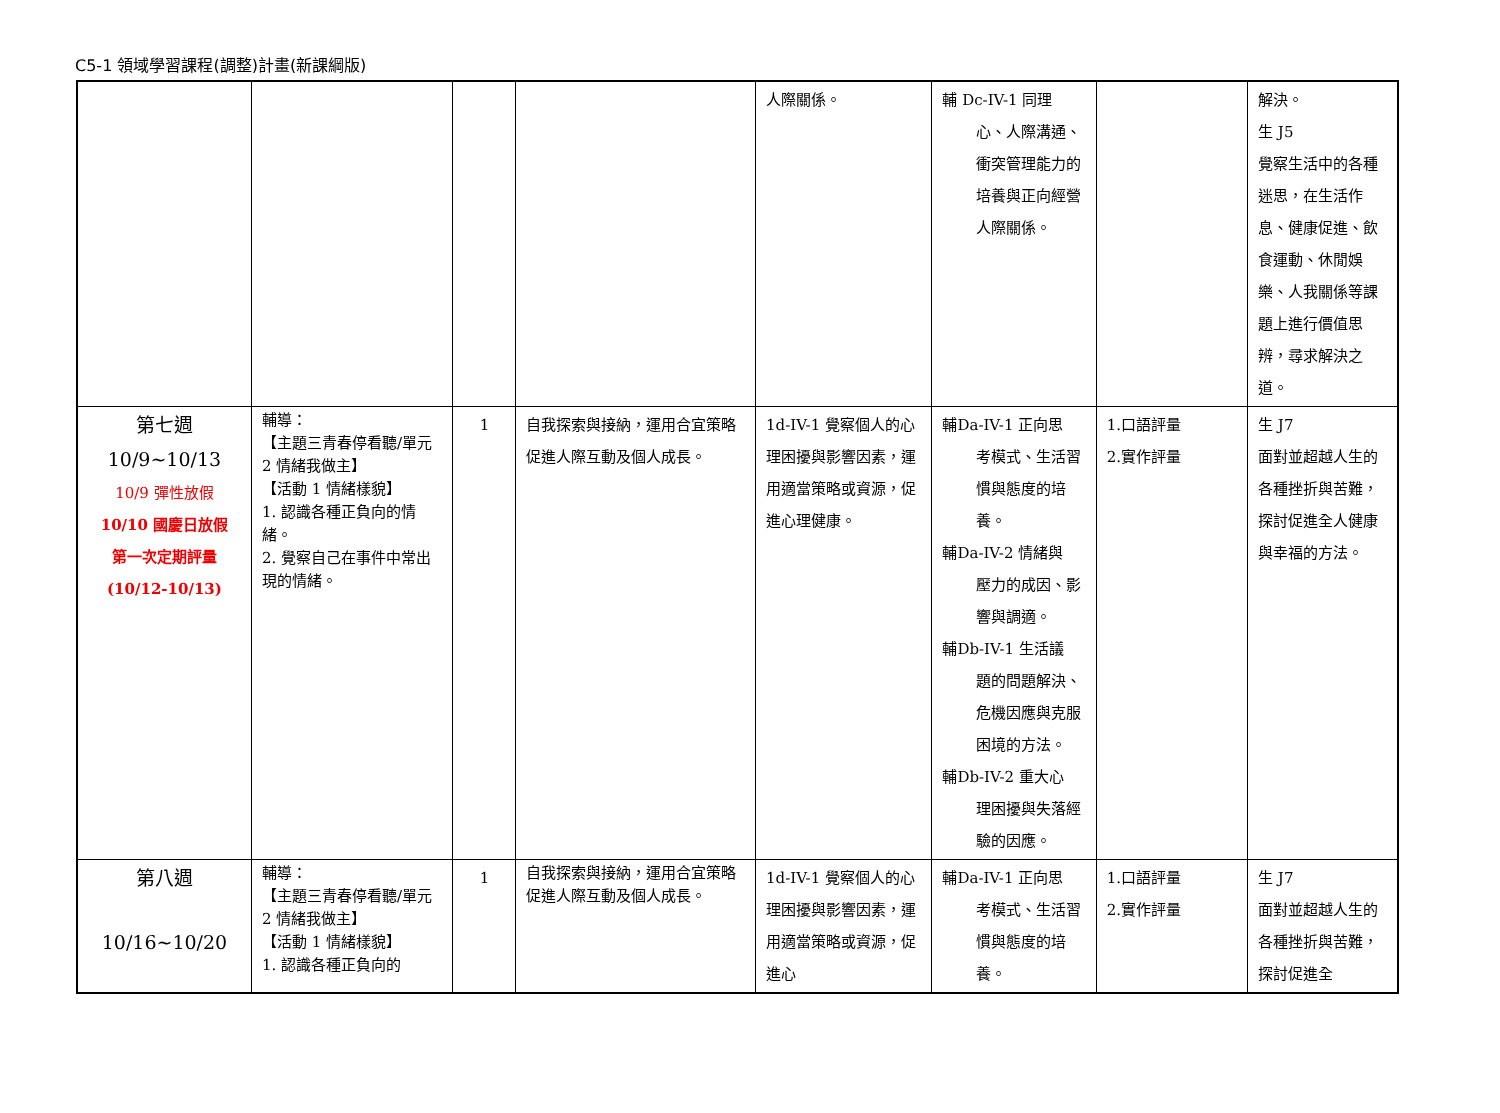C5-1 領域學習課程(調整)計畫(新課綱版)
| | | | | 人際關係。 | 輔 Dc-IV-1 同理 心、人際溝通、衝突管理能力的培養與正向經營人際關係。 | | 解決。 生 J5 覺察生活中的各種迷思，在生活作息、健康促進、飲食運動、休閒娛樂、人我關係等課題上進行價值思辨，尋求解決之道。 |
| 第七週 10/9~10/13 10/9 彈性放假 10/10 國慶日放假 第一次定期評量 (10/12-10/13) | 輔導： 【主題三青春停看聽/單元 2 情緒我做主】 【活動 1 情緒樣貌】 1. 認識各種正負向的情緒。 2. 覺察自己在事件中常出現的情緒。 | 1 | 自我探索與接納，運用合宜策略促進人際互動及個人成長。 | 1d-IV-1 覺察個人的心理困擾與影響因素，運用適當策略或資源，促進心理健康。 | 輔Da-IV-1 正向思 考模式、生活習慣與態度的培養。 輔Da-IV-2 情緒與 壓力的成因、影響與調適。 輔Db-IV-1 生活議 題的問題解決、危機因應與克服困境的方法。 輔Db-IV-2 重大心 理困擾與失落經驗的因應。 | 1.口語評量 2.實作評量 | 生 J7 面對並超越人生的各種挫折與苦難，探討促進全人健康與幸福的方法。 |
| 第八週 10/16~10/20 | 輔導： 【主題三青春停看聽/單元 2 情緒我做主】 【活動 1 情緒樣貌】 1. 認識各種正負向的 | 1 | 自我探索與接納，運用合宜策略促進人際互動及個人成長。 | 1d-IV-1 覺察個人的心理困擾與影響因素，運用適當策略或資源，促進心 | 輔Da-IV-1 正向思 考模式、生活習慣與態度的培養。 | 1.口語評量 2.實作評量 | 生 J7 面對並超越人生的各種挫折與苦難，探討促進全 |